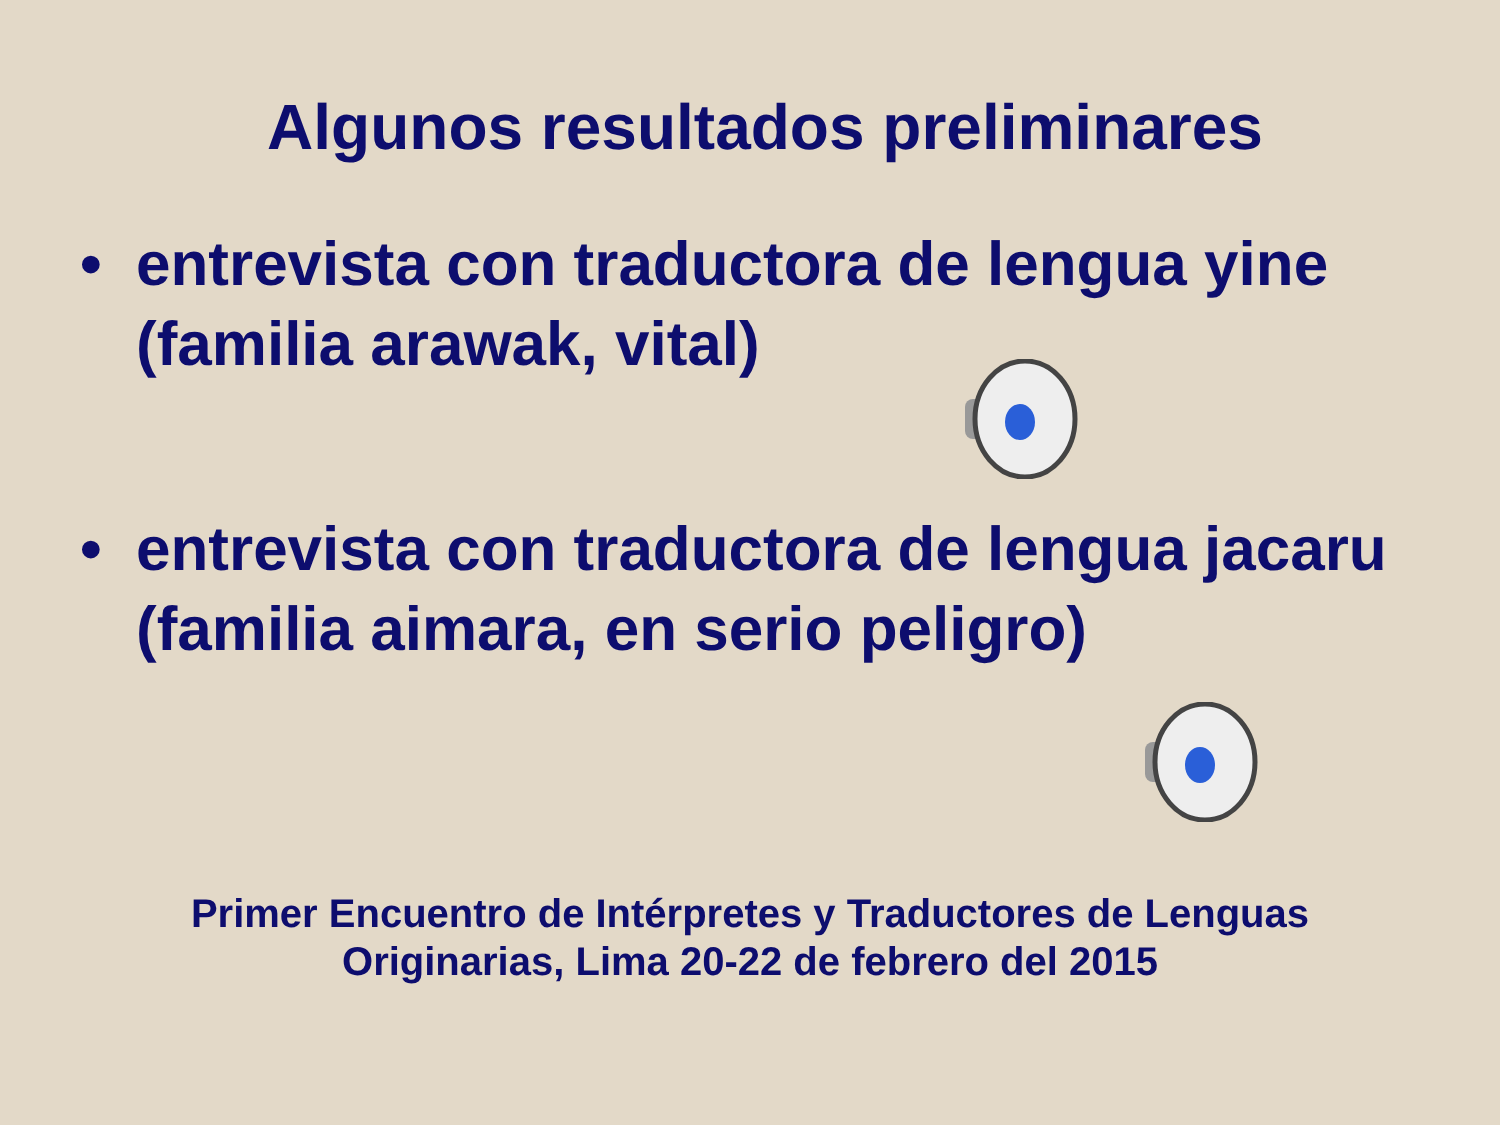Algunos resultados preliminares
• entrevista con traductora de lengua yine (familia arawak, vital)
• entrevista con traductora de lengua jacaru (familia aimara, en serio peligro)
Primer Encuentro de Intérpretes y Traductores de Lenguas
Originarias, Lima 20-22 de febrero del 2015